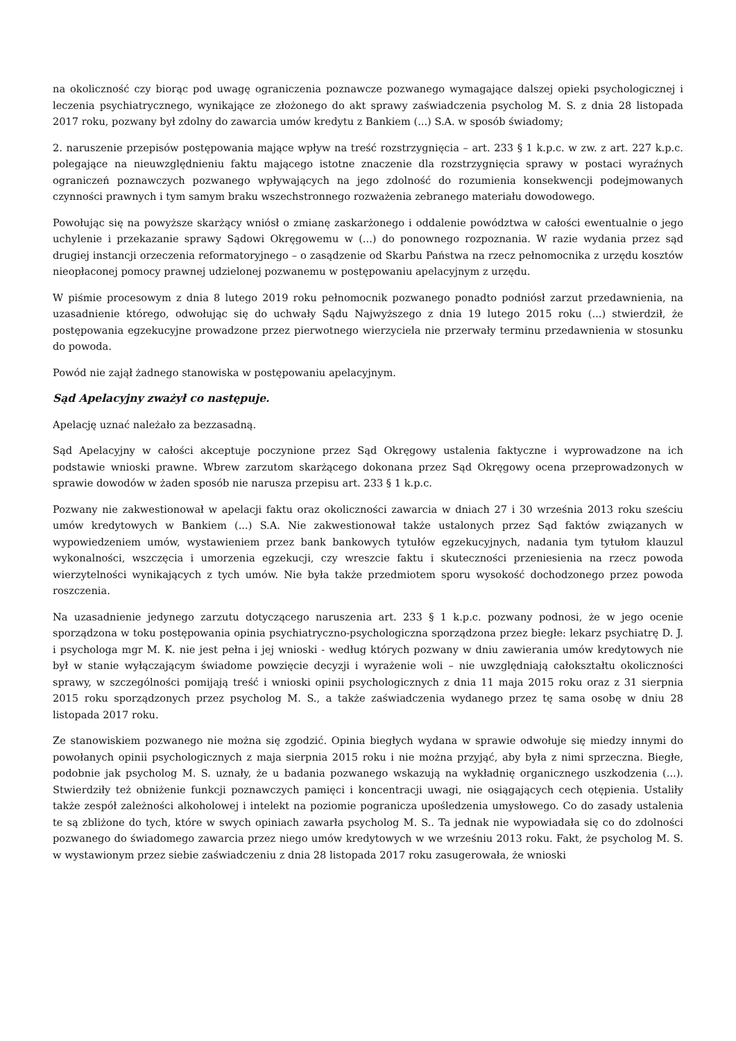na okoliczność czy biorąc pod uwagę ograniczenia poznawcze pozwanego wymagające dalszej opieki psychologicznej i leczenia psychiatrycznego, wynikające ze złożonego do akt sprawy zaświadczenia psycholog M. S. z dnia 28 listopada 2017 roku, pozwany był zdolny do zawarcia umów kredytu z Bankiem (...) S.A. w sposób świadomy;
2. naruszenie przepisów postępowania mające wpływ na treść rozstrzygnięcia – art. 233 § 1 k.p.c. w zw. z art. 227 k.p.c. polegające na nieuwzględnieniu faktu mającego istotne znaczenie dla rozstrzygnięcia sprawy w postaci wyraźnych ograniczeń poznawczych pozwanego wpływających na jego zdolność do rozumienia konsekwencji podejmowanych czynności prawnych i tym samym braku wszechstronnego rozważenia zebranego materiału dowodowego.
Powołując się na powyższe skarżący wniósł o zmianę zaskarżonego i oddalenie powództwa w całości ewentualnie o jego uchylenie i przekazanie sprawy Sądowi Okręgowemu w (...) do ponownego rozpoznania. W razie wydania przez sąd drugiej instancji orzeczenia reformatoryjnego – o zasądzenie od Skarbu Państwa na rzecz pełnomocnika z urzędu kosztów nieopłaconej pomocy prawnej udzielonej pozwanemu w postępowaniu apelacyjnym z urzędu.
W piśmie procesowym z dnia 8 lutego 2019 roku pełnomocnik pozwanego ponadto podniósł zarzut przedawnienia, na uzasadnienie którego, odwołując się do uchwały Sądu Najwyższego z dnia 19 lutego 2015 roku (...) stwierdził, że postępowania egzekucyjne prowadzone przez pierwotnego wierzyciela nie przerwały terminu przedawnienia w stosunku do powoda.
Powód nie zajął żadnego stanowiska w postępowaniu apelacyjnym.
Sąd Apelacyjny zważył co następuje.
Apelację uznać należało za bezzasadną.
Sąd Apelacyjny w całości akceptuje poczynione przez Sąd Okręgowy ustalenia faktyczne i wyprowadzone na ich podstawie wnioski prawne. Wbrew zarzutom skarżącego dokonana przez Sąd Okręgowy ocena przeprowadzonych w sprawie dowodów w żaden sposób nie narusza przepisu art. 233 § 1 k.p.c.
Pozwany nie zakwestionował w apelacji faktu oraz okoliczności zawarcia w dniach 27 i 30 września 2013 roku sześciu umów kredytowych w Bankiem (...) S.A. Nie zakwestionował także ustalonych przez Sąd faktów związanych w wypowiedzeniem umów, wystawieniem przez bank bankowych tytułów egzekucyjnych, nadania tym tytułom klauzul wykonalności, wszczęcia i umorzenia egzekucji, czy wreszcie faktu i skuteczności przeniesienia na rzecz powoda wierzytelności wynikających z tych umów. Nie była także przedmiotem sporu wysokość dochodzonego przez powoda roszczenia.
Na uzasadnienie jedynego zarzutu dotyczącego naruszenia art. 233 § 1 k.p.c. pozwany podnosi, że w jego ocenie sporządzona w toku postępowania opinia psychiatryczno-psychologiczna sporządzona przez biegłe: lekarz psychiatrę D. J. i psychologa mgr M. K. nie jest pełna i jej wnioski - według których pozwany w dniu zawierania umów kredytowych nie był w stanie wyłączającym świadome powzięcie decyzji i wyrażenie woli – nie uwzględniają całokształtu okoliczności sprawy, w szczególności pomijają treść i wnioski opinii psychologicznych z dnia 11 maja 2015 roku oraz z 31 sierpnia 2015 roku sporządzonych przez psycholog M. S., a także zaświadczenia wydanego przez tę sama osobę w dniu 28 listopada 2017 roku.
Ze stanowiskiem pozwanego nie można się zgodzić. Opinia biegłych wydana w sprawie odwołuje się miedzy innymi do powołanych opinii psychologicznych z maja sierpnia 2015 roku i nie można przyjąć, aby była z nimi sprzeczna. Biegłe, podobnie jak psycholog M. S. uznały, że u badania pozwanego wskazują na wykładnię organicznego uszkodzenia (...). Stwierdziły też obniżenie funkcji poznawczych pamięci i koncentracji uwagi, nie osiągających cech otępienia. Ustaliły także zespół zależności alkoholowej i intelekt na poziomie pogranicza upośledzenia umysłowego. Co do zasady ustalenia te są zbliżone do tych, które w swych opiniach zawarła psycholog M. S.. Ta jednak nie wypowiadała się co do zdolności pozwanego do świadomego zawarcia przez niego umów kredytowych w we wrześniu 2013 roku. Fakt, że psycholog M. S. w wystawionym przez siebie zaświadczeniu z dnia 28 listopada 2017 roku zasugerowała, że wnioski